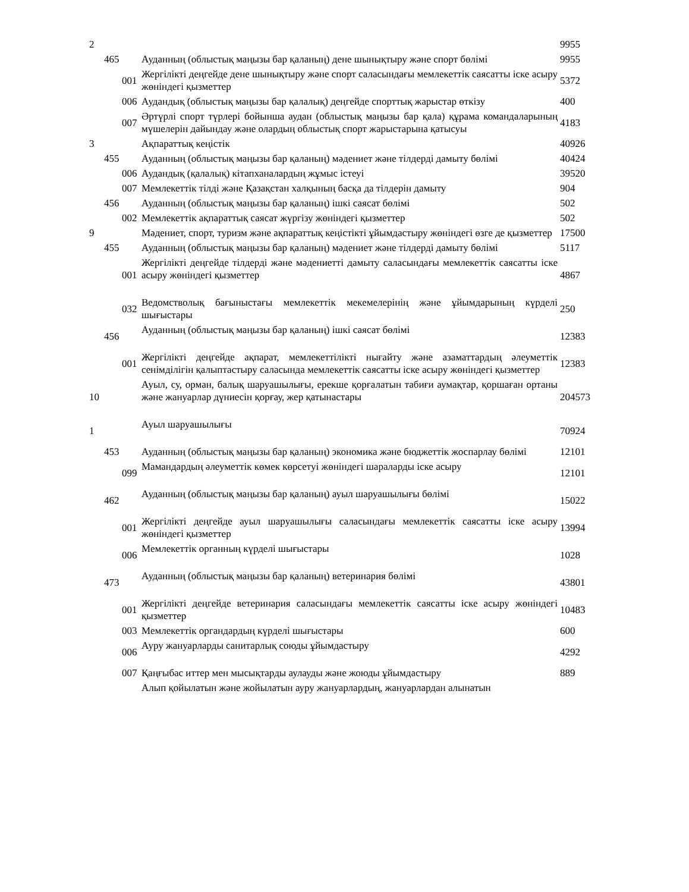| 2 | | | | 9955 |
| | 465 | | Ауданның (облыстық маңызы бар қаланың) дене шынықтыру және спорт бөлімі | 9955 |
| | | 001 | Жергілікті деңгейде дене шынықтыру және спорт саласындағы мемлекеттік саясатты іске асыру жөніндегі қызметтер | 5372 |
| | | 006 | Аудандық (облыстық маңызы бар қалалық) деңгейде спорттық жарыстар өткізу | 400 |
| | | 007 | Әртүрлі спорт түрлері бойынша аудан (облыстық маңызы бар қала) құрама командаларының мүшелерін дайындау және олардың облыстық спорт жарыстарына қатысуы | 4183 |
| 3 | | | Ақпараттық кеңістік | 40926 |
| | 455 | | Ауданның (облыстық маңызы бар қаланың) мәдениет және тілдерді дамыту бөлімі | 40424 |
| | | 006 | Аудандық (қалалық) кітапханалардың жұмыс істеуі | 39520 |
| | | 007 | Мемлекеттік тілді және Қазақстан халқының басқа да тілдерін дамыту | 904 |
| | 456 | | Ауданның (облыстық маңызы бар қаланың) ішкі саясат бөлімі | 502 |
| | | 002 | Мемлекеттік ақпараттық саясат жүргізу жөніндегі қызметтер | 502 |
| 9 | | | Мәдениет, спорт, туризм және ақпараттық кеңістікті ұйымдастыру жөніндегі өзге де қызметтер | 17500 |
| | 455 | | Ауданның (облыстық маңызы бар қаланың) мәдениет және тілдерді дамыту бөлімі | 5117 |
| | | 001 | Жергілікті деңгейде тілдерді және мәдениетті дамыту саласындағы мемлекеттік саясатты іске асыру жөніндегі қызметтер | 4867 |
| | | 032 | Ведомстволық бағыныстағы мемлекеттік мекемелерінің және ұйымдарының күрделі шығыстары | 250 |
| | 456 | | Ауданның (облыстық маңызы бар қаланың) ішкі саясат бөлімі | 12383 |
| | | 001 | Жергілікті деңгейде ақпарат, мемлекеттілікті нығайту және азаматтардың әлеуметтік сенімділігін қалыптастыру саласында мемлекеттік саясатты іске асыру жөніндегі қызметтер | 12383 |
| 10 | | | Ауыл, су, орман, балық шаруашылығы, ерекше қорғалатын табиғи аумақтар, қоршаған ортаны және жануарлар дүниесін қорғау, жер қатынастары | 204573 |
| 1 | | | Ауыл шаруашылығы | 70924 |
| | 453 | | Ауданның (облыстық маңызы бар қаланың) экономика және бюджеттік жоспарлау бөлімі | 12101 |
| | | 099 | Мамандардың әлеуметтік көмек көрсетуі жөніндегі шараларды іске асыру | 12101 |
| | 462 | | Ауданның (облыстық маңызы бар қаланың) ауыл шаруашылығы бөлімі | 15022 |
| | | 001 | Жергілікті деңгейде ауыл шаруашылығы саласындағы мемлекеттік саясатты іске асыру жөніндегі қызметтер | 13994 |
| | | 006 | Мемлекеттік органның күрделі шығыстары | 1028 |
| | 473 | | Ауданның (облыстық маңызы бар қаланың) ветеринария бөлімі | 43801 |
| | | 001 | Жергілікті деңгейде ветеринария саласындағы мемлекеттік саясатты іске асыру жөніндегі қызметтер | 10483 |
| | | 003 | Мемлекеттік органдардың күрделі шығыстары | 600 |
| | | 006 | Ауру жануарларды санитарлық союды ұйымдастыру | 4292 |
| | | 007 | Қаңғыбас иттер мен мысықтарды аулауды және жоюды ұйымдастыру | 889 |
| | | | Алып қойылатын және жойылатын ауру жануарлардың, жануарлардан алынатын | |